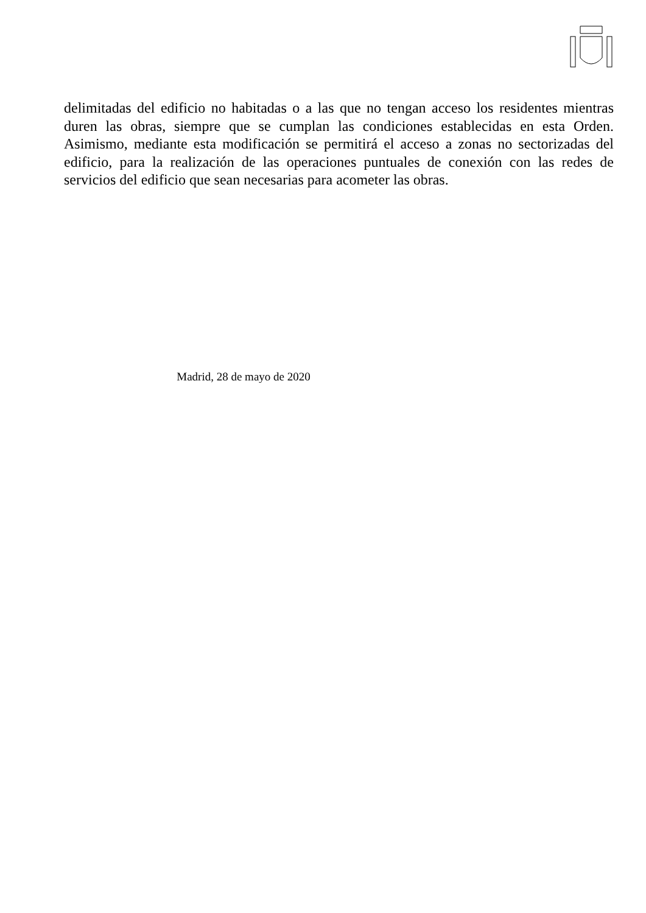delimitadas del edificio no habitadas o a las que no tengan acceso los residentes mientras duren las obras, siempre que se cumplan las condiciones establecidas en esta Orden. Asimismo, mediante esta modificación se permitirá el acceso a zonas no sectorizadas del edificio, para la realización de las operaciones puntuales de conexión con las redes de servicios del edificio que sean necesarias para acometer las obras.
Madrid, 28 de mayo de 2020